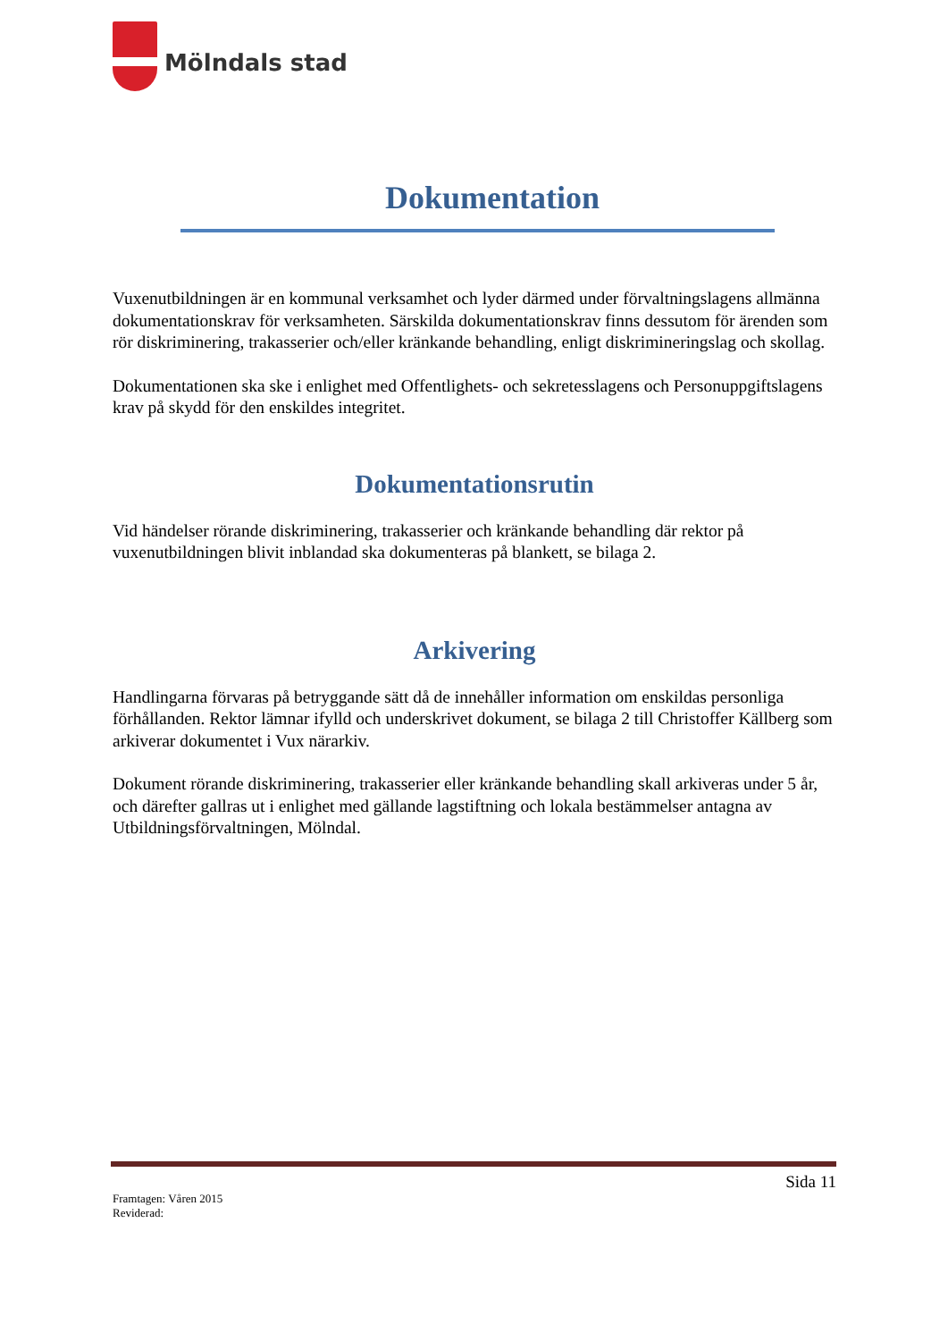Mölndals stad
Dokumentation
Vuxenutbildningen är en kommunal verksamhet och lyder därmed under förvaltningslagens allmänna dokumentationskrav för verksamheten. Särskilda dokumentationskrav finns dessutom för ärenden som rör diskriminering, trakasserier och/eller kränkande behandling, enligt diskrimineringslag och skollag.
Dokumentationen ska ske i enlighet med Offentlighets- och sekretesslagens och Personuppgiftslagens krav på skydd för den enskildes integritet.
Dokumentationsrutin
Vid händelser rörande diskriminering, trakasserier och kränkande behandling där rektor på vuxenutbildningen blivit inblandad ska dokumenteras på blankett, se bilaga 2.
Arkivering
Handlingarna förvaras på betryggande sätt då de innehåller information om enskildas personliga förhållanden. Rektor lämnar ifylld och underskrivet dokument, se bilaga 2 till Christoffer Källberg som arkiverar dokumentet i Vux närarkiv.
Dokument rörande diskriminering, trakasserier eller kränkande behandling skall arkiveras under 5 år, och därefter gallras ut i enlighet med gällande lagstiftning och lokala bestämmelser antagna av Utbildningsförvaltningen, Mölndal.
Sida 11
Framtagen: Våren 2015
Reviderad: